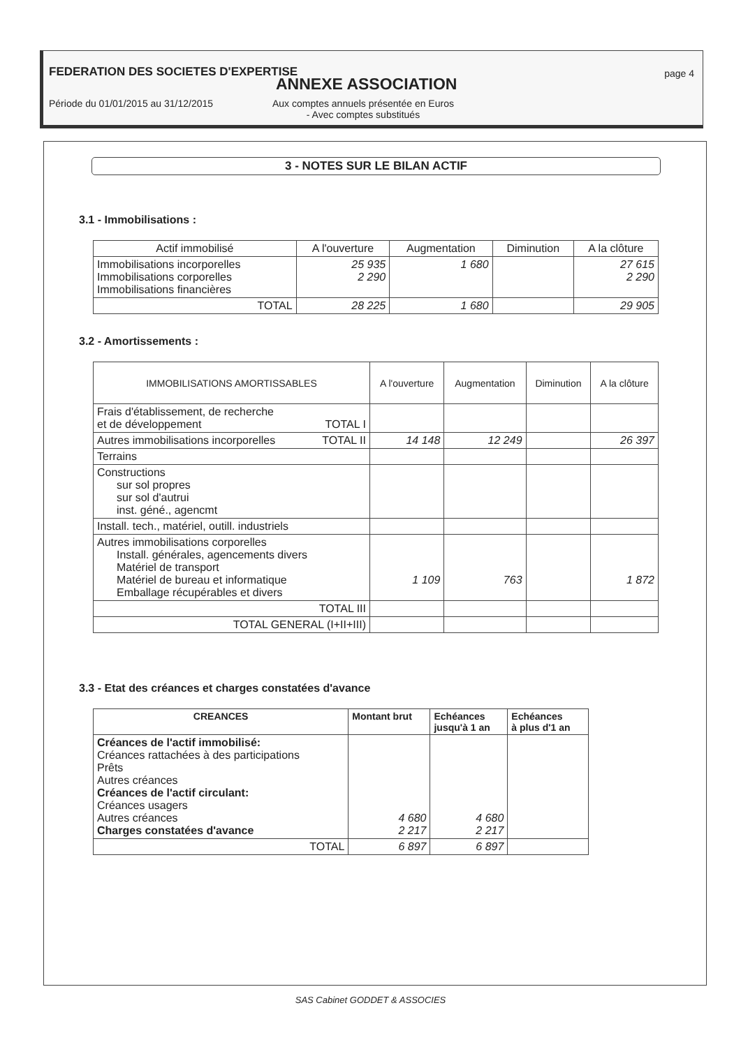FEDERATION DES SOCIETES D'EXPERTISE
page 4
ANNEXE ASSOCIATION
Période du 01/01/2015 au 31/12/2015 Aux comptes annuels présentée en Euros
- Avec comptes substitués
3 - NOTES SUR LE BILAN ACTIF
3.1 - Immobilisations :
| Actif immobilisé | A l'ouverture | Augmentation | Diminution | A la clôture |
| --- | --- | --- | --- | --- |
| Immobilisations incorporelles Immobilisations corporelles Immobilisations financières | 25 935 2 290 | 1 680 | | 27 615 2 290 |
| TOTAL | 28 225 | 1 680 | | 29 905 |
3.2 - Amortissements :
| IMMOBILISATIONS AMORTISSABLES | A l'ouverture | Augmentation | Diminution | A la clôture |
| --- | --- | --- | --- | --- |
| Frais d'établissement, de recherche et de développement TOTAL I | | | | |
| Autres immobilisations incorporelles TOTAL II | 14 148 | 12 249 | | 26 397 |
| Terrains | | | | |
| Constructions sur sol propres sur sol d'autrui inst. géné., agencmt | | | | |
| Install. tech., matériel, outill. industriels | | | | |
| Autres immobilisations corporelles Install. générales, agencements divers Matériel de transport Matériel de bureau et informatique Emballage récupérables et divers | 1 109 | 763 | | 1 872 |
| TOTAL III | | | | |
| TOTAL GENERAL (I+II+III) | | | | |
3.3 - Etat des créances et charges constatées d'avance
| CREANCES | Montant brut | Echéances jusqu'à 1 an | Echéances à plus d'1 an |
| --- | --- | --- | --- |
| Créances de l'actif immobilisé: Créances rattachées à des participations Prêts Autres créances Créances de l'actif circulant: Créances usagers Autres créances Charges constatées d'avance | 4 680 2 217 | 4 680 2 217 | |
| TOTAL | 6 897 | 6 897 | |
SAS Cabinet GODDET & ASSOCIES